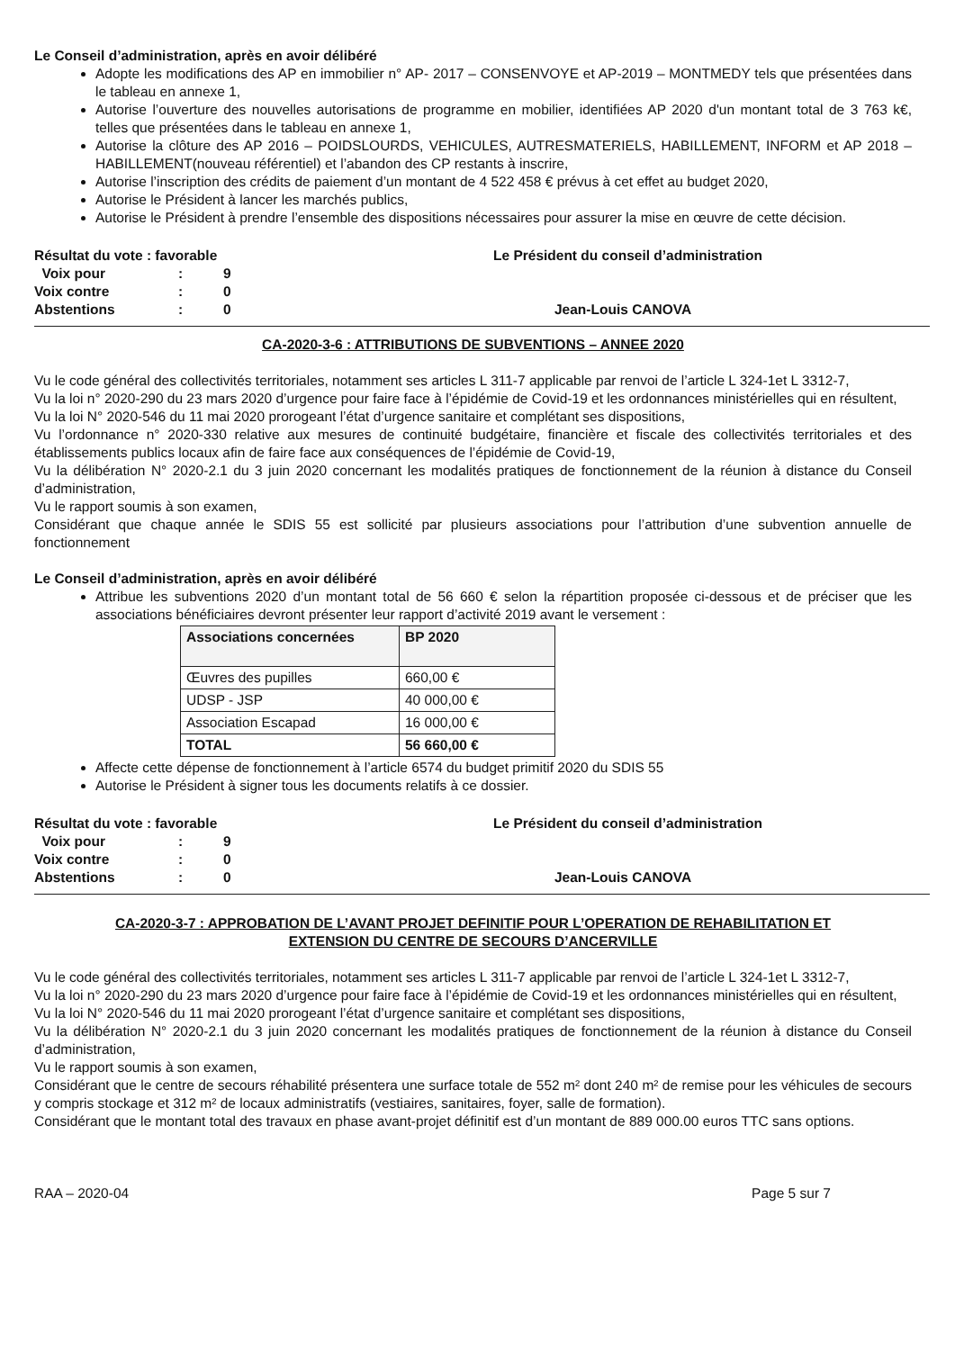Le Conseil d’administration, après en avoir délibéré
Adopte les modifications des AP en immobilier n° AP- 2017 – CONSENVOYE et AP-2019 – MONTMEDY tels que présentées dans le tableau en annexe 1,
Autorise l’ouverture des nouvelles autorisations de programme en mobilier, identifiées AP 2020 d'un montant total de 3 763 k€, telles que présentées dans le tableau en annexe 1,
Autorise la clôture des AP 2016 – POIDSLOURDS, VEHICULES, AUTRESMATERIELS, HABILLEMENT, INFORM et AP 2018 – HABILLEMENT(nouveau référentiel) et l’abandon des CP restants à inscrire,
Autorise l’inscription des crédits de paiement d’un montant de 4 522 458 € prévus à cet effet au budget 2020,
Autorise le Président à lancer les marchés publics,
Autorise le Président à prendre l’ensemble des dispositions nécessaires pour assurer la mise en œuvre de cette décision.
Résultat du vote : favorable
| Voix pour | : | 9 |
| Voix contre | : | 0 |
| Abstentions | : | 0 |
Le Président du conseil d’administration
Jean-Louis CANOVA
CA-2020-3-6 : ATTRIBUTIONS DE SUBVENTIONS – ANNEE 2020
Vu le code général des collectivités territoriales, notamment ses articles L 311-7 applicable par renvoi de l’article L 324-1et L 3312-7,
Vu la loi n° 2020-290 du 23 mars 2020 d’urgence pour faire face à l’épidémie de Covid-19 et les ordonnances ministérielles qui en résultent,
Vu la loi N° 2020-546 du 11 mai 2020 prorogeant l’état d’urgence sanitaire et complétant ses dispositions,
Vu l’ordonnance n° 2020-330 relative aux mesures de continuité budgétaire, financière et fiscale des collectivités territoriales et des établissements publics locaux afin de faire face aux conséquences de l’épidémie de Covid-19,
Vu la délibération N° 2020-2.1 du 3 juin 2020 concernant les modalités pratiques de fonctionnement de la réunion à distance du Conseil d’administration,
Vu le rapport soumis à son examen,
Considérant que chaque année le SDIS 55 est sollicité par plusieurs associations pour l’attribution d’une subvention annuelle de fonctionnement
Le Conseil d’administration, après en avoir délibéré
Attribue les subventions 2020 d’un montant total de 56 660 € selon la répartition proposée ci-dessous et de préciser que les associations bénéficiaires devront présenter leur rapport d’activité 2019 avant le versement :
| Associations concernées | BP 2020 |
| --- | --- |
| Œuvres des pupilles | 660,00 € |
| UDSP - JSP | 40 000,00 € |
| Association Escapad | 16 000,00 € |
| TOTAL | 56 660,00 € |
Affecte cette dépense de fonctionnement à l’article 6574 du budget primitif 2020 du SDIS 55
Autorise le Président à signer tous les documents relatifs à ce dossier.
Résultat du vote : favorable
| Voix pour | : | 9 |
| Voix contre | : | 0 |
| Abstentions | : | 0 |
Le Président du conseil d’administration
Jean-Louis CANOVA
CA-2020-3-7 : APPROBATION DE L’AVANT PROJET DEFINITIF POUR L’OPERATION DE REHABILITATION ET
EXTENSION DU CENTRE DE SECOURS D’ANCERVILLE
Vu le code général des collectivités territoriales, notamment ses articles L 311-7 applicable par renvoi de l’article L 324-1et L 3312-7,
Vu la loi n° 2020-290 du 23 mars 2020 d’urgence pour faire face à l’épidémie de Covid-19 et les ordonnances ministérielles qui en résultent,
Vu la loi N° 2020-546 du 11 mai 2020 prorogeant l’état d’urgence sanitaire et complétant ses dispositions,
Vu la délibération N° 2020-2.1 du 3 juin 2020 concernant les modalités pratiques de fonctionnement de la réunion à distance du Conseil d’administration,
Vu le rapport soumis à son examen,
Considérant que le centre de secours réhabilité présentera une surface totale de 552 m² dont 240 m² de remise pour les véhicules de secours y compris stockage et 312 m² de locaux administratifs (vestiaires, sanitaires, foyer, salle de formation).
Considérant que le montant total des travaux en phase avant-projet définitif est d’un montant de 889 000.00 euros TTC sans options.
RAA – 2020-04 Page 5 sur 7